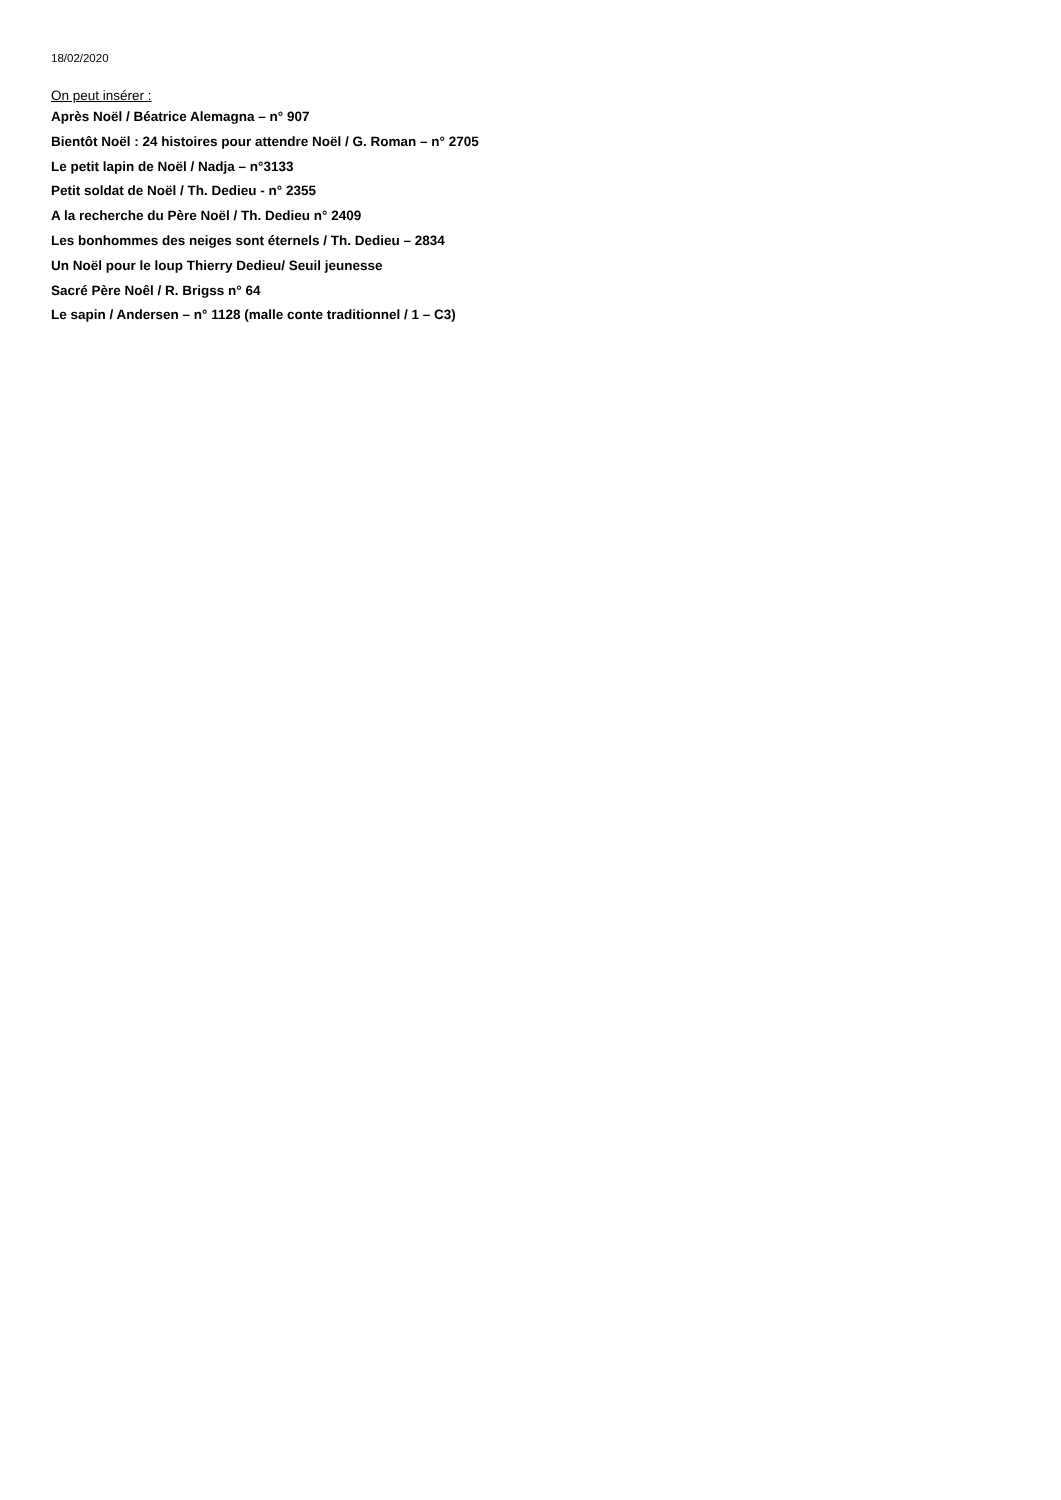18/02/2020
On peut insérer :
Après Noël / Béatrice Alemagna – n° 907
Bientôt Noël : 24 histoires pour attendre Noël / G. Roman – n° 2705
Le petit lapin de Noël / Nadja – n°3133
Petit soldat de Noël / Th. Dedieu - n° 2355
A la recherche du Père Noël / Th. Dedieu n° 2409
Les bonhommes des neiges sont éternels / Th. Dedieu – 2834
Un Noël pour le loup Thierry Dedieu/ Seuil jeunesse
Sacré Père Noêl / R. Brigss n° 64
Le sapin / Andersen – n° 1128 (malle conte traditionnel / 1 – C3)